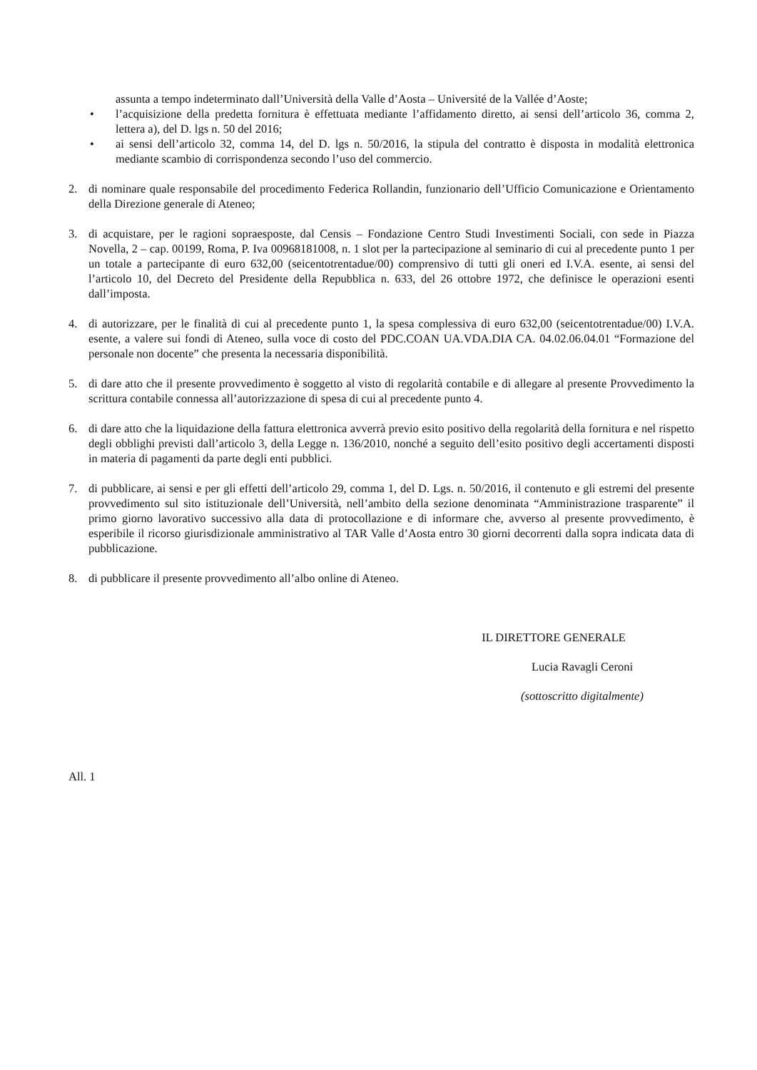assunta a tempo indeterminato dall’Università della Valle d’Aosta – Université de la Vallée d’Aoste;
• l’acquisizione della predetta fornitura è effettuata mediante l’affidamento diretto, ai sensi dell’articolo 36, comma 2, lettera a), del D. lgs n. 50 del 2016;
• ai sensi dell’articolo 32, comma 14, del D. lgs n. 50/2016, la stipula del contratto è disposta in modalità elettronica mediante scambio di corrispondenza secondo l’uso del commercio.
2. di nominare quale responsabile del procedimento Federica Rollandin, funzionario dell’Ufficio Comunicazione e Orientamento della Direzione generale di Ateneo;
3. di acquistare, per le ragioni sopraesposte, dal Censis – Fondazione Centro Studi Investimenti Sociali, con sede in Piazza Novella, 2 – cap. 00199, Roma, P. Iva 00968181008, n. 1 slot per la partecipazione al seminario di cui al precedente punto 1 per un totale a partecipante di euro 632,00 (seicentotrentadue/00) comprensivo di tutti gli oneri ed I.V.A. esente, ai sensi del l’articolo 10, del Decreto del Presidente della Repubblica n. 633, del 26 ottobre 1972, che definisce le operazioni esenti dall’imposta.
4. di autorizzare, per le finalità di cui al precedente punto 1, la spesa complessiva di euro 632,00 (seicentotrentadue/00) I.V.A. esente, a valere sui fondi di Ateneo, sulla voce di costo del PDC.COAN UA.VDA.DIA CA. 04.02.06.04.01 “Formazione del personale non docente” che presenta la necessaria disponibilità.
5. di dare atto che il presente provvedimento è soggetto al visto di regolarità contabile e di allegare al presente Provvedimento la scrittura contabile connessa all’autorizzazione di spesa di cui al precedente punto 4.
6. di dare atto che la liquidazione della fattura elettronica avverrà previo esito positivo della regolarità della fornitura e nel rispetto degli obblighi previsti dall’articolo 3, della Legge n. 136/2010, nonché a seguito dell’esito positivo degli accertamenti disposti in materia di pagamenti da parte degli enti pubblici.
7. di pubblicare, ai sensi e per gli effetti dell’articolo 29, comma 1, del D. Lgs. n. 50/2016, il contenuto e gli estremi del presente provvedimento sul sito istituzionale dell’Università, nell’ambito della sezione denominata “Amministrazione trasparente” il primo giorno lavorativo successivo alla data di protocollazione e di informare che, avverso al presente provvedimento, è esperibile il ricorso giurisdizionale amministrativo al TAR Valle d’Aosta entro 30 giorni decorrenti dalla sopra indicata data di pubblicazione.
8. di pubblicare il presente provvedimento all’albo online di Ateneo.
IL DIRETTORE GENERALE
Lucia Ravagli Ceroni
(sottoscritto digitalmente)
All. 1